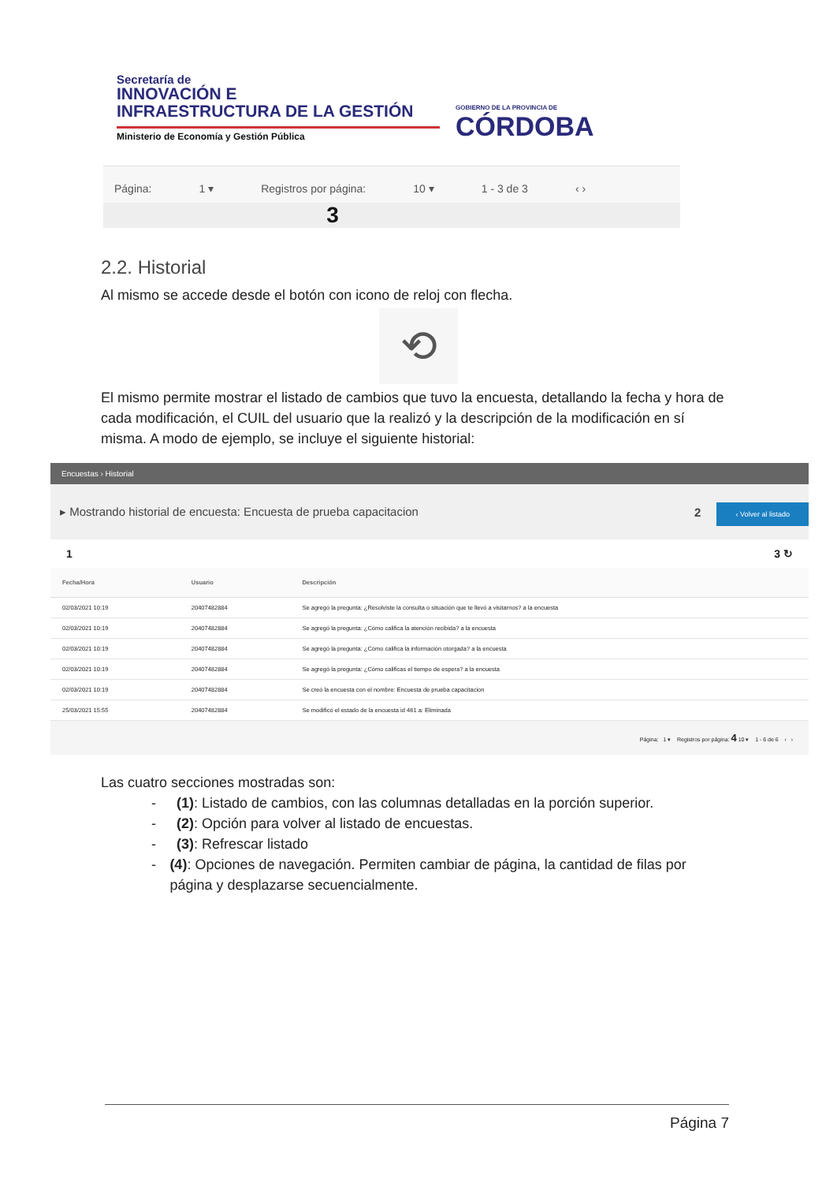Secretaría de
INNOVACIÓN E
INFRAESTRUCTURA DE LA GESTIÓN
Ministerio de Economía y Gestión Pública
GOBIERNO DE LA PROVINCIA DE
CÓRDOBA
Página: 1 ▾ Registros por página: 10 ▾ 1 - 3 de 3 ‹ ›
3
2.2. Historial
Al mismo se accede desde el botón con icono de reloj con flecha.
⟲
El mismo permite mostrar el listado de cambios que tuvo la encuesta, detallando la fecha y hora de cada modificación, el CUIL del usuario que la realizó y la descripción de la modificación en sí misma. A modo de ejemplo, se incluye el siguiente historial:
Encuestas › Historial
▸ Mostrando historial de encuesta: Encuesta de prueba capacitacion 2 ‹ Volver al listado
1 3 ↻
| Fecha/Hora | Usuario | Descripción |
| --- | --- | --- |
| 02/03/2021 10:19 | 20407482884 | Se agregó la pregunta: ¿Resolviste la consulta o situación que te llevó a visitarnos? a la encuesta |
| 02/03/2021 10:19 | 20407482884 | Se agregó la pregunta: ¿Cómo califica la atención recibida? a la encuesta |
| 02/03/2021 10:19 | 20407482884 | Se agregó la pregunta: ¿Cómo califica la información otorgada? a la encuesta |
| 02/03/2021 10:19 | 20407482884 | Se agregó la pregunta: ¿Cómo calificas el tiempo de espera? a la encuesta |
| 02/03/2021 10:19 | 20407482884 | Se creó la encuesta con el nombre: Encuesta de prueba capacitacion |
| 25/03/2021 15:55 | 20407482884 | Se modificó el estado de la encuesta id 461 a: Eliminada |
Página: 1 ▾ Registros por página: 4 10 ▾ 1 - 6 de 6 ‹ ›
Las cuatro secciones mostradas son:
- (1): Listado de cambios, con las columnas detalladas en la porción superior.
- (2): Opción para volver al listado de encuestas.
- (3): Refrescar listado
- (4): Opciones de navegación. Permiten cambiar de página, la cantidad de filas por página y desplazarse secuencialmente.
Página 7